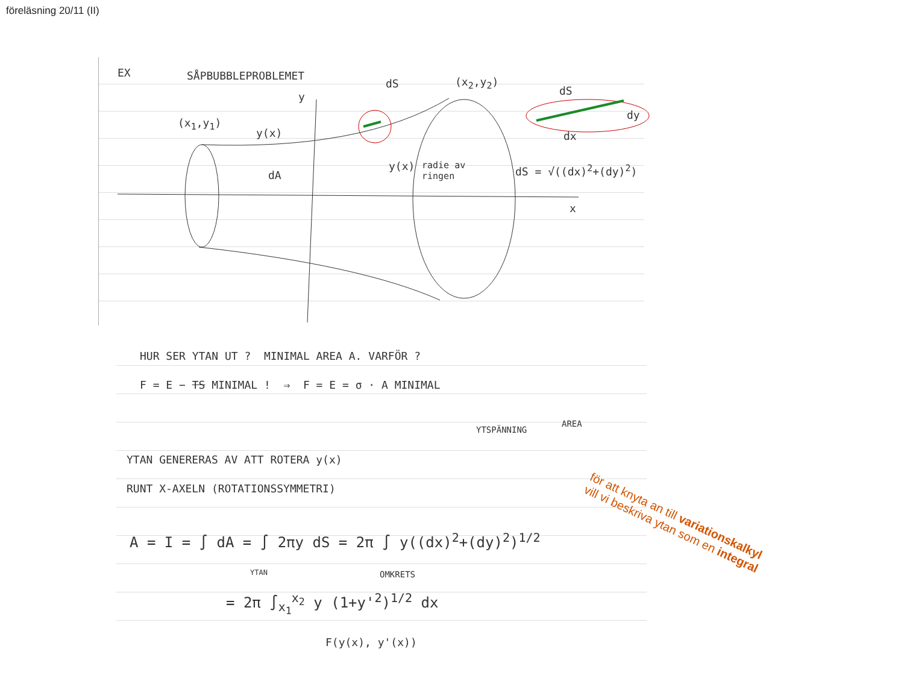föreläsning 20/11 (II)
EX SÅPBUBBLEPROBLEMET
dS (x<sub>2</sub>,y<sub>2</sub>)
dS
y
(x<sub>1</sub>,y<sub>1</sub>)
y(x)
dy
dx
dA
y(x)
radie av
ringen
dS = √((dx)<sup>2</sup>+(dy)<sup>2</sup>)
x
HUR SER YTAN UT ? MINIMAL AREA A. VARFÖR ?
F = E − TS MINIMAL ! ⇒ F = E = σ · A MINIMAL
YTSPÄNNING
AREA
YTAN GENERERAS AV ATT ROTERA y(x)
RUNT X-AXELN (ROTATIONSSYMMETRI)
A = I = ∫ dA = ∫ 2πy dS = 2π ∫ y((dx)<sup>2</sup>+(dy)<sup>2</sup>)<sup>1/2</sup>
YTAN OMKRETS
= 2π ∫<sub>x<sub>1</sub></sub><sup>x<sub>2</sub></sup> y (1+y'<sup>2</sup>)<sup>1/2</sup> dx
F(y(x), y'(x))
för att knyta an till variationskalkyl vill vi beskriva ytan som en integral